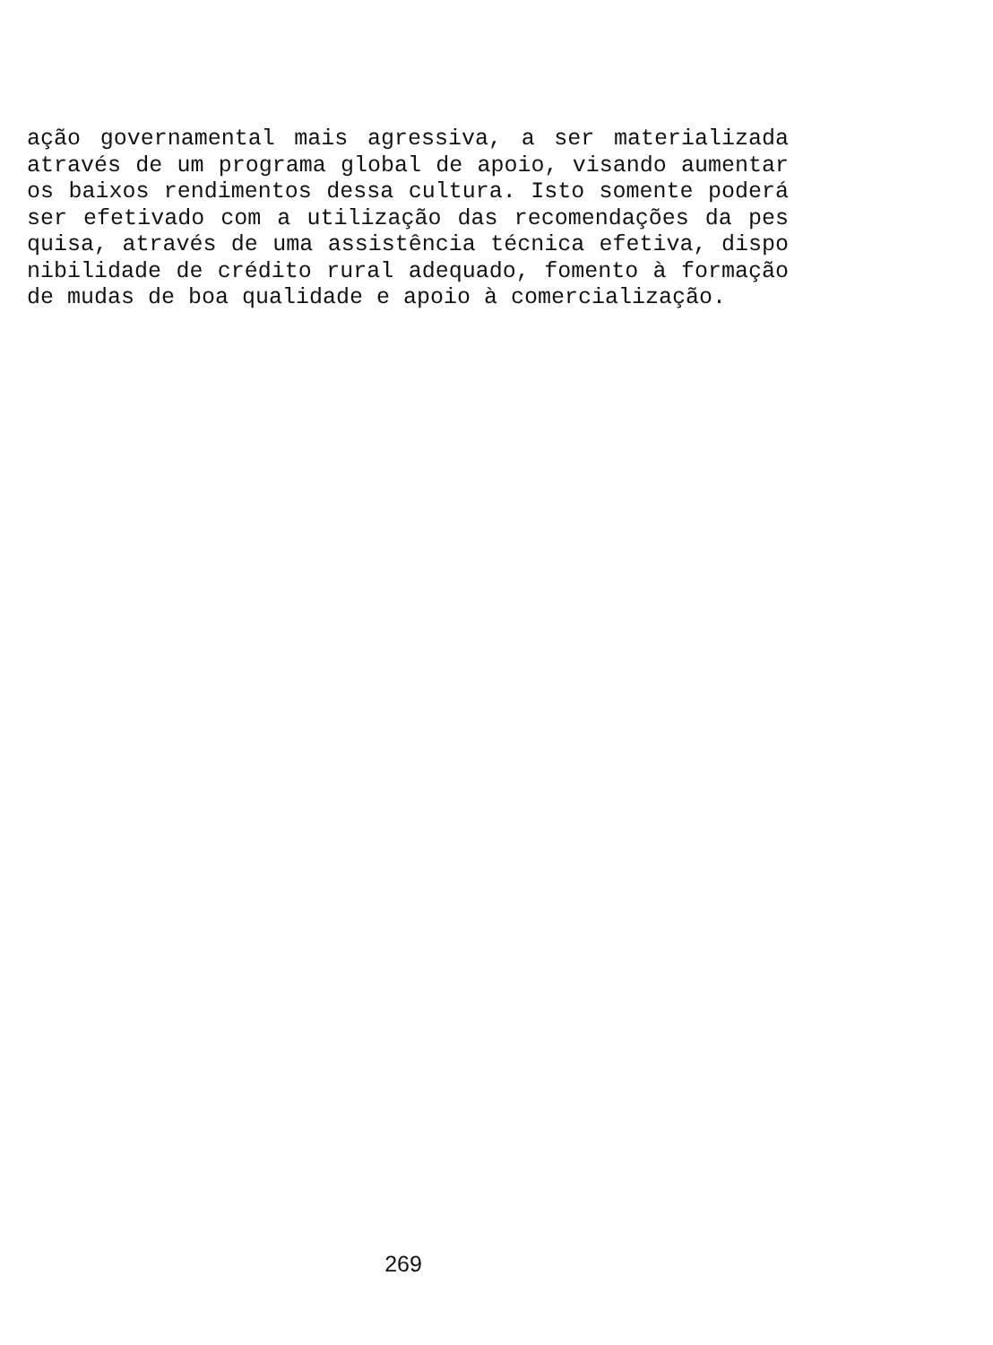ação governamental mais agressiva, a ser materializada
através de um programa global de apoio, visando aumentar
os baixos rendimentos dessa cultura. Isto somente poderá
ser efetivado com a utilização das recomendações da pes
quisa, através de uma assistência técnica efetiva, dispo
nibilidade de crédito rural adequado, fomento à formação
de mudas de boa qualidade e apoio à comercialização.
269